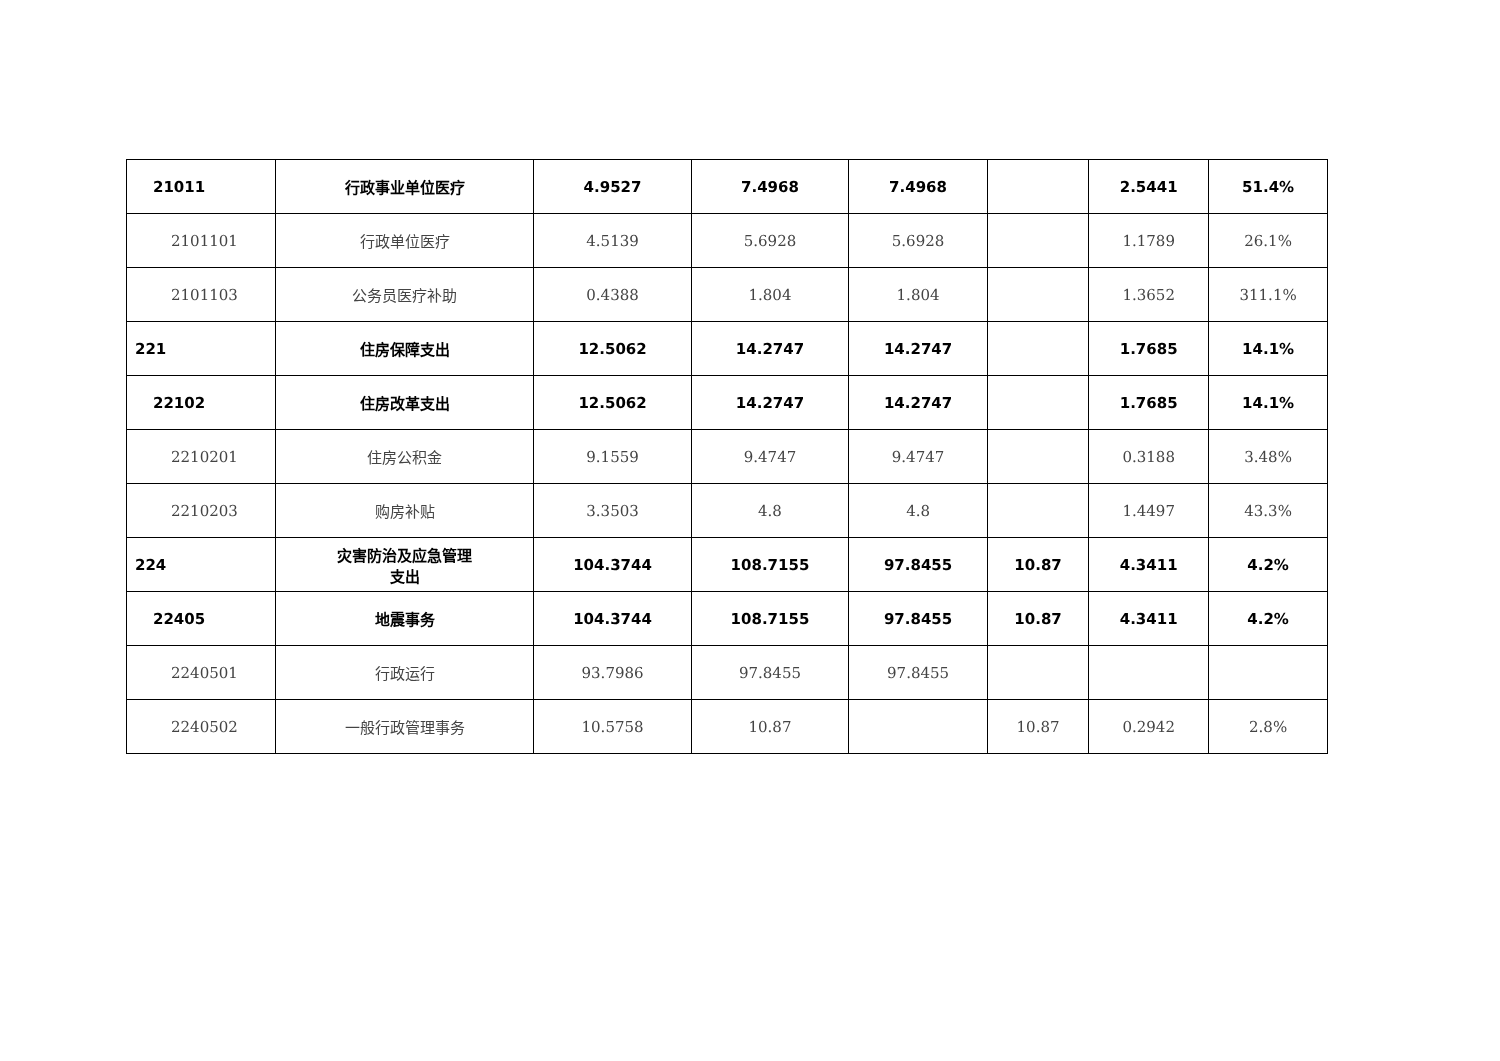| 21011 | 行政事业单位医疗 | 4.9527 | 7.4968 | 7.4968 | | 2.5441 | 51.4% |
| 2101101 | 行政单位医疗 | 4.5139 | 5.6928 | 5.6928 | | 1.1789 | 26.1% |
| 2101103 | 公务员医疗补助 | 0.4388 | 1.804 | 1.804 | | 1.3652 | 311.1% |
| 221 | 住房保障支出 | 12.5062 | 14.2747 | 14.2747 | | 1.7685 | 14.1% |
| 22102 | 住房改革支出 | 12.5062 | 14.2747 | 14.2747 | | 1.7685 | 14.1% |
| 2210201 | 住房公积金 | 9.1559 | 9.4747 | 9.4747 | | 0.3188 | 3.48% |
| 2210203 | 购房补贴 | 3.3503 | 4.8 | 4.8 | | 1.4497 | 43.3% |
| 224 | 灾害防治及应急管理 支出 | 104.3744 | 108.7155 | 97.8455 | 10.87 | 4.3411 | 4.2% |
| 22405 | 地震事务 | 104.3744 | 108.7155 | 97.8455 | 10.87 | 4.3411 | 4.2% |
| 2240501 | 行政运行 | 93.7986 | 97.8455 | 97.8455 | | | |
| 2240502 | 一般行政管理事务 | 10.5758 | 10.87 | | 10.87 | 0.2942 | 2.8% |